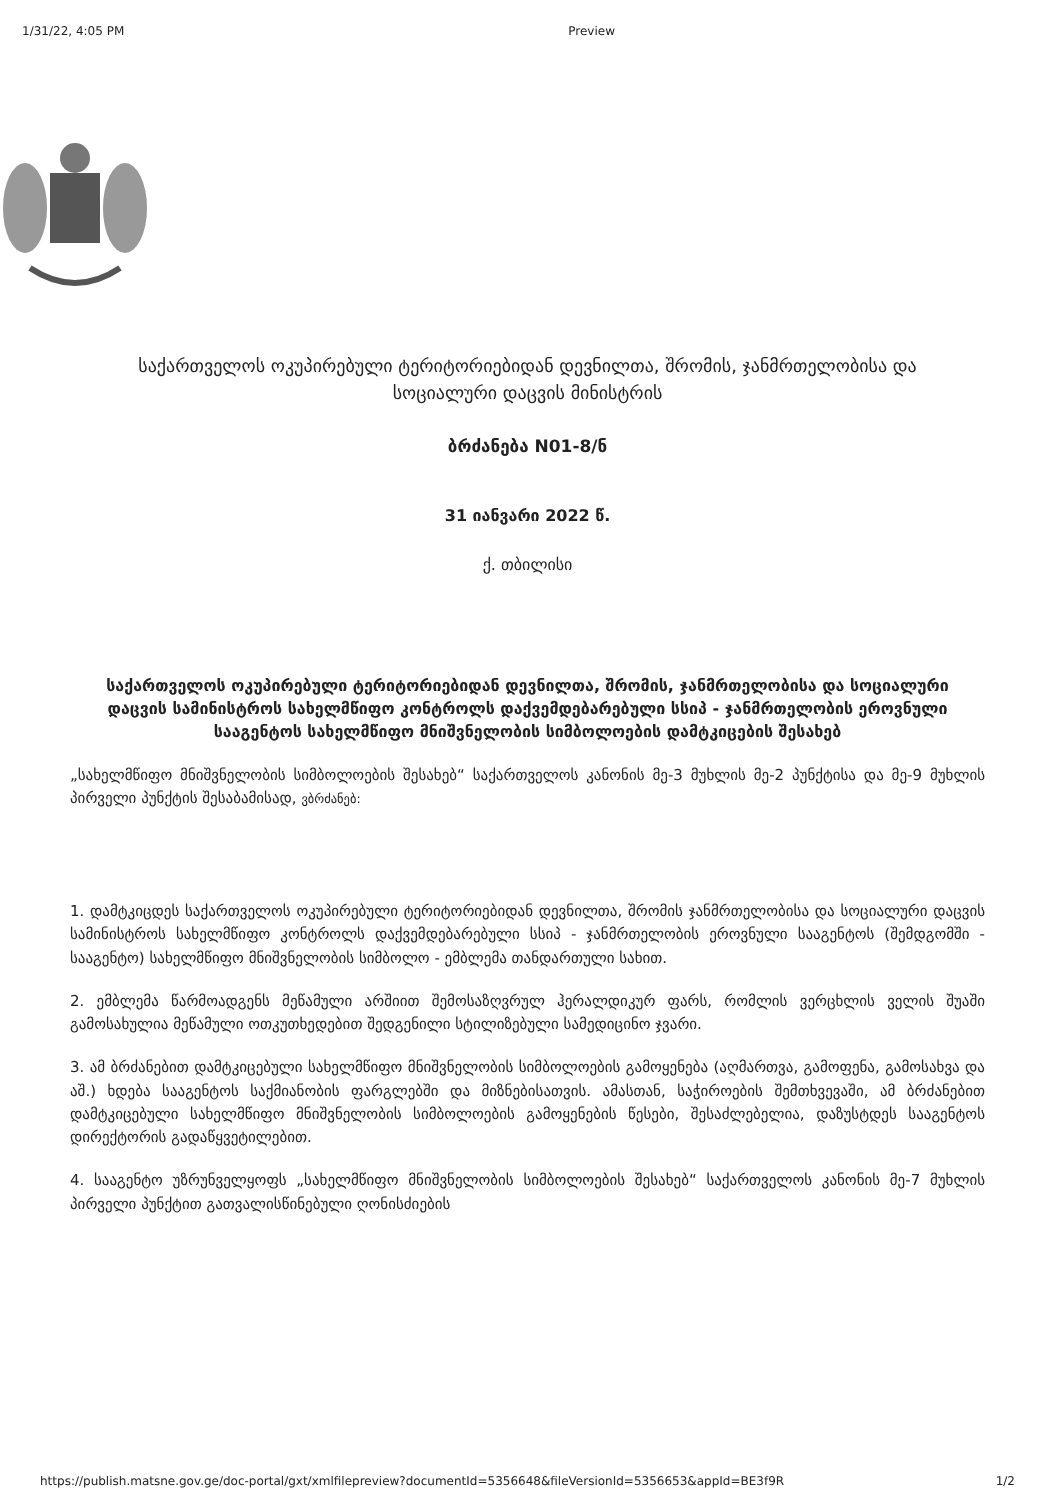1/31/22, 4:05 PM Preview
საქართველოს ოკუპირებული ტერიტორიებიდან დევნილთა, შრომის, ჯანმრთელობისა და სოციალური დაცვის მინისტრის
ბრძანება N01-8/ნ
31 იანვარი 2022 წ.
ქ. თბილისი
საქართველოს ოკუპირებული ტერიტორიებიდან დევნილთა, შრომის, ჯანმრთელობისა და სოციალური დაცვის სამინისტროს სახელმწიფო კონტროლს დაქვემდებარებული სსიპ - ჯანმრთელობის ეროვნული სააგენტოს სახელმწიფო მნიშვნელობის სიმბოლოების დამტკიცების შესახებ
„სახელმწიფო მნიშვნელობის სიმბოლოების შესახებ“ საქართველოს კანონის მე-3 მუხლის მე-2 პუნქტისა და მე-9 მუხლის პირველი პუნქტის შესაბამისად, ვბრძანებ:
1. დამტკიცდეს საქართველოს ოკუპირებული ტერიტორიებიდან დევნილთა, შრომის ჯანმრთელობისა და სოციალური დაცვის სამინისტროს სახელმწიფო კონტროლს დაქვემდებარებული სსიპ - ჯანმრთელობის ეროვნული სააგენტოს (შემდგომში - სააგენტო) სახელმწიფო მნიშვნელობის სიმბოლო - ემბლემა თანდართული სახით.
2. ემბლემა წარმოადგენს მეწამული არშიით შემოსაზღვრულ ჰერალდიკურ ფარს, რომლის ვერცხლის ველის შუაში გამოსახულია მეწამული ოთკუთხედებით შედგენილი სტილიზებული სამედიცინო ჯვარი.
3. ამ ბრძანებით დამტკიცებული სახელმწიფო მნიშვნელობის სიმბოლოების გამოყენება (აღმართვა, გამოფენა, გამოსახვა და აშ.) ხდება სააგენტოს საქმიანობის ფარგლებში და მიზნებისათვის. ამასთან, საჭიროების შემთხვევაში, ამ ბრძანებით დამტკიცებული სახელმწიფო მნიშვნელობის სიმბოლოების გამოყენების წესები, შესაძლებელია, დაზუსტდეს სააგენტოს დირექტორის გადაწყვეტილებით.
4. სააგენტო უზრუნველყოფს „სახელმწიფო მნიშვნელობის სიმბოლოების შესახებ“ საქართველოს კანონის მე-7 მუხლის პირველი პუნქტით გათვალისწინებული ღონისძიების
https://publish.matsne.gov.ge/doc-portal/gxt/xmlfilepreview?documentId=5356648&fileVersionId=5356653&appId=BE3f9R 1/2